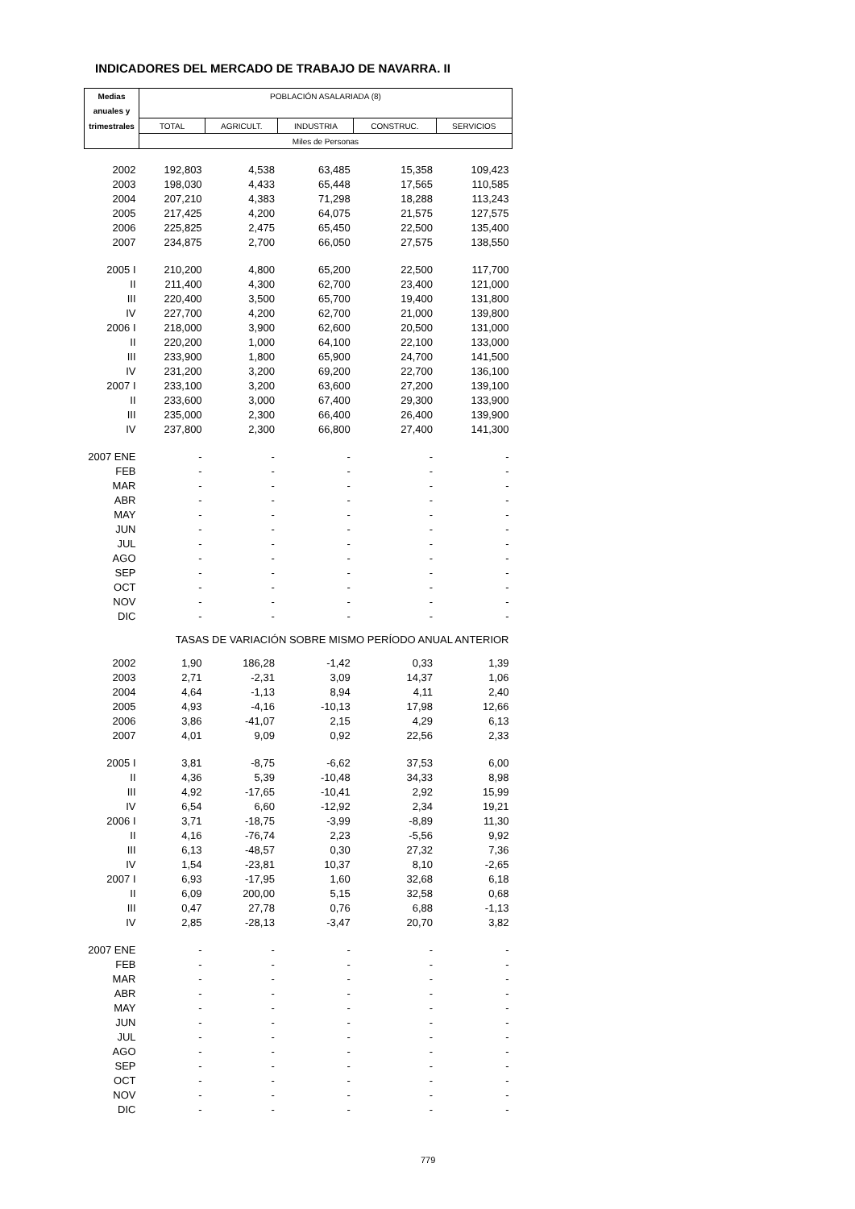INDICADORES DEL MERCADO DE TRABAJO DE NAVARRA. II
| Medias | POBLACIÓN ASALARIADA (8) | | | | |
| --- | --- | --- | --- | --- | --- |
| anuales y | | | | | |
| trimestrales | TOTAL | AGRICULT. | INDUSTRIA | CONSTRUC. | SERVICIOS |
| | Miles de Personas | | | | |
| 2002 | 192,803 | 4,538 | 63,485 | 15,358 | 109,423 |
| 2003 | 198,030 | 4,433 | 65,448 | 17,565 | 110,585 |
| 2004 | 207,210 | 4,383 | 71,298 | 18,288 | 113,243 |
| 2005 | 217,425 | 4,200 | 64,075 | 21,575 | 127,575 |
| 2006 | 225,825 | 2,475 | 65,450 | 22,500 | 135,400 |
| 2007 | 234,875 | 2,700 | 66,050 | 27,575 | 138,550 |
| 2005 I | 210,200 | 4,800 | 65,200 | 22,500 | 117,700 |
| II | 211,400 | 4,300 | 62,700 | 23,400 | 121,000 |
| III | 220,400 | 3,500 | 65,700 | 19,400 | 131,800 |
| IV | 227,700 | 4,200 | 62,700 | 21,000 | 139,800 |
| 2006 I | 218,000 | 3,900 | 62,600 | 20,500 | 131,000 |
| II | 220,200 | 1,000 | 64,100 | 22,100 | 133,000 |
| III | 233,900 | 1,800 | 65,900 | 24,700 | 141,500 |
| IV | 231,200 | 3,200 | 69,200 | 22,700 | 136,100 |
| 2007 I | 233,100 | 3,200 | 63,600 | 27,200 | 139,100 |
| II | 233,600 | 3,000 | 67,400 | 29,300 | 133,900 |
| III | 235,000 | 2,300 | 66,400 | 26,400 | 139,900 |
| IV | 237,800 | 2,300 | 66,800 | 27,400 | 141,300 |
| 2007 ENE | - | - | - | - | - |
| FEB | - | - | - | - | - |
| MAR | - | - | - | - | - |
| ABR | - | - | - | - | - |
| MAY | - | - | - | - | - |
| JUN | - | - | - | - | - |
| JUL | - | - | - | - | - |
| AGO | - | - | - | - | - |
| SEP | - | - | - | - | - |
| OCT | - | - | - | - | - |
| NOV | - | - | - | - | - |
| DIC | - | - | - | - | - |
| TASAS DE VARIACIÓN SOBRE MISMO PERÍODO ANUAL ANTERIOR | | | | | |
| 2002 | 1,90 | 186,28 | -1,42 | 0,33 | 1,39 |
| 2003 | 2,71 | -2,31 | 3,09 | 14,37 | 1,06 |
| 2004 | 4,64 | -1,13 | 8,94 | 4,11 | 2,40 |
| 2005 | 4,93 | -4,16 | -10,13 | 17,98 | 12,66 |
| 2006 | 3,86 | -41,07 | 2,15 | 4,29 | 6,13 |
| 2007 | 4,01 | 9,09 | 0,92 | 22,56 | 2,33 |
| 2005 I | 3,81 | -8,75 | -6,62 | 37,53 | 6,00 |
| II | 4,36 | 5,39 | -10,48 | 34,33 | 8,98 |
| III | 4,92 | -17,65 | -10,41 | 2,92 | 15,99 |
| IV | 6,54 | 6,60 | -12,92 | 2,34 | 19,21 |
| 2006 I | 3,71 | -18,75 | -3,99 | -8,89 | 11,30 |
| II | 4,16 | -76,74 | 2,23 | -5,56 | 9,92 |
| III | 6,13 | -48,57 | 0,30 | 27,32 | 7,36 |
| IV | 1,54 | -23,81 | 10,37 | 8,10 | -2,65 |
| 2007 I | 6,93 | -17,95 | 1,60 | 32,68 | 6,18 |
| II | 6,09 | 200,00 | 5,15 | 32,58 | 0,68 |
| III | 0,47 | 27,78 | 0,76 | 6,88 | -1,13 |
| IV | 2,85 | -28,13 | -3,47 | 20,70 | 3,82 |
| 2007 ENE | - | - | - | - | - |
| FEB | - | - | - | - | - |
| MAR | - | - | - | - | - |
| ABR | - | - | - | - | - |
| MAY | - | - | - | - | - |
| JUN | - | - | - | - | - |
| JUL | - | - | - | - | - |
| AGO | - | - | - | - | - |
| SEP | - | - | - | - | - |
| OCT | - | - | - | - | - |
| NOV | - | - | - | - | - |
| DIC | - | - | - | - | - |
779